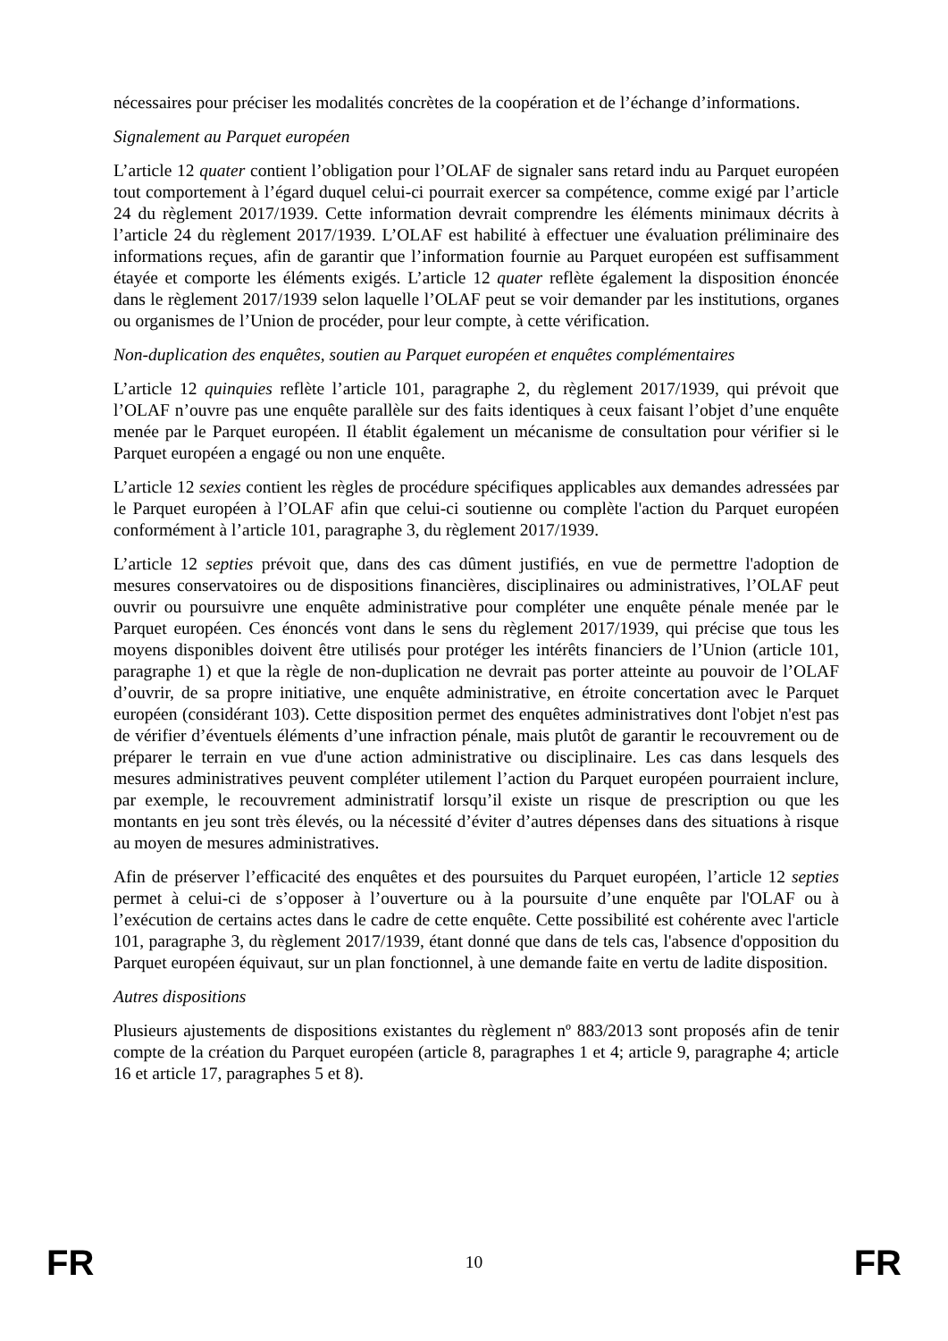nécessaires pour préciser les modalités concrètes de la coopération et de l’échange d’informations.
Signalement au Parquet européen
L’article 12 quater contient l’obligation pour l’OLAF de signaler sans retard indu au Parquet européen tout comportement à l’égard duquel celui-ci pourrait exercer sa compétence, comme exigé par l’article 24 du règlement 2017/1939. Cette information devrait comprendre les éléments minimaux décrits à l’article 24 du règlement 2017/1939. L’OLAF est habilité à effectuer une évaluation préliminaire des informations reçues, afin de garantir que l’information fournie au Parquet européen est suffisamment étayée et comporte les éléments exigés. L’article 12 quater reflète également la disposition énoncée dans le règlement 2017/1939 selon laquelle l’OLAF peut se voir demander par les institutions, organes ou organismes de l’Union de procéder, pour leur compte, à cette vérification.
Non-duplication des enquêtes, soutien au Parquet européen et enquêtes complémentaires
L’article 12 quinquies reflète l’article 101, paragraphe 2, du règlement 2017/1939, qui prévoit que l’OLAF n’ouvre pas une enquête parallèle sur des faits identiques à ceux faisant l’objet d’une enquête menée par le Parquet européen. Il établit également un mécanisme de consultation pour vérifier si le Parquet européen a engagé ou non une enquête.
L’article 12 sexies contient les règles de procédure spécifiques applicables aux demandes adressées par le Parquet européen à l’OLAF afin que celui-ci soutienne ou complète l'action du Parquet européen conformément à l’article 101, paragraphe 3, du règlement 2017/1939.
L’article 12 septies prévoit que, dans des cas dûment justifiés, en vue de permettre l'adoption de mesures conservatoires ou de dispositions financières, disciplinaires ou administratives, l’OLAF peut ouvrir ou poursuivre une enquête administrative pour compléter une enquête pénale menée par le Parquet européen. Ces énoncés vont dans le sens du règlement 2017/1939, qui précise que tous les moyens disponibles doivent être utilisés pour protéger les intérêts financiers de l’Union (article 101, paragraphe 1) et que la règle de non-duplication ne devrait pas porter atteinte au pouvoir de l’OLAF d’ouvrir, de sa propre initiative, une enquête administrative, en étroite concertation avec le Parquet européen (considérant 103). Cette disposition permet des enquêtes administratives dont l'objet n'est pas de vérifier d’éventuels éléments d’une infraction pénale, mais plutôt de garantir le recouvrement ou de préparer le terrain en vue d'une action administrative ou disciplinaire. Les cas dans lesquels des mesures administratives peuvent compléter utilement l’action du Parquet européen pourraient inclure, par exemple, le recouvrement administratif lorsqu’il existe un risque de prescription ou que les montants en jeu sont très élevés, ou la nécessité d’éviter d’autres dépenses dans des situations à risque au moyen de mesures administratives.
Afin de préserver l’efficacité des enquêtes et des poursuites du Parquet européen, l’article 12 septies permet à celui-ci de s’opposer à l’ouverture ou à la poursuite d’une enquête par l'OLAF ou à l’exécution de certains actes dans le cadre de cette enquête. Cette possibilité est cohérente avec l'article 101, paragraphe 3, du règlement 2017/1939, étant donné que dans de tels cas, l'absence d'opposition du Parquet européen équivaut, sur un plan fonctionnel, à une demande faite en vertu de ladite disposition.
Autres dispositions
Plusieurs ajustements de dispositions existantes du règlement nº 883/2013 sont proposés afin de tenir compte de la création du Parquet européen (article 8, paragraphes 1 et 4; article 9, paragraphe 4; article 16 et article 17, paragraphes 5 et 8).
FR 10 FR